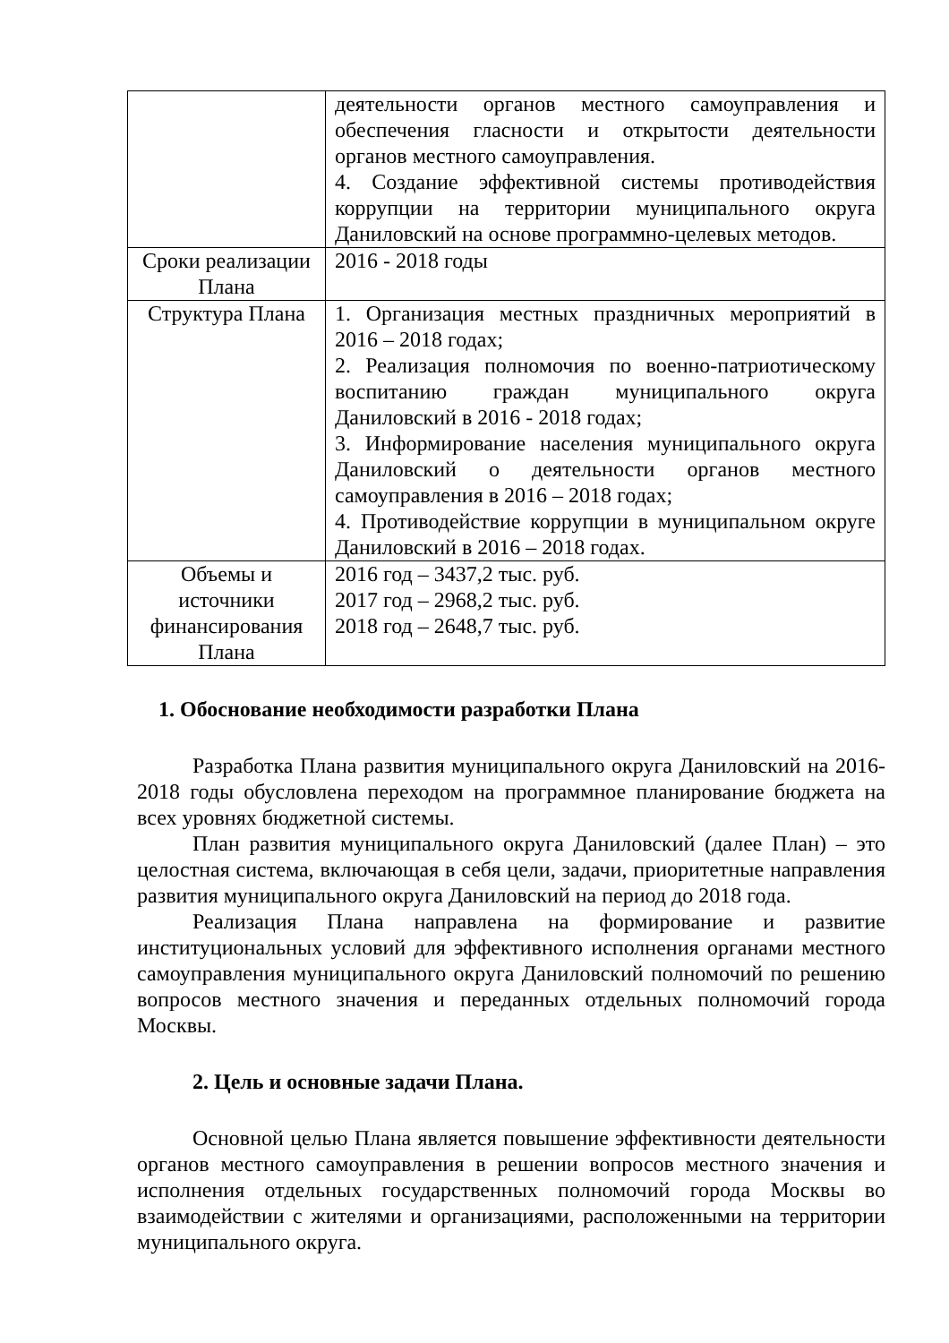| | деятельности органов местного самоуправления и обеспечения гласности и открытости деятельности органов местного самоуправления. 4. Создание эффективной системы противодействия коррупции на территории муниципального округа Даниловский на основе программно-целевых методов. |
| Сроки реализации Плана | 2016 - 2018 годы |
| Структура Плана | 1. Организация местных праздничных мероприятий в 2016 – 2018 годах; 2. Реализация полномочия по военно-патриотическому воспитанию граждан муниципального округа Даниловский в 2016 - 2018 годах; 3. Информирование населения муниципального округа Даниловский о деятельности органов местного самоуправления в 2016 – 2018 годах; 4. Противодействие коррупции в муниципальном округе Даниловский в 2016 – 2018 годах. |
| Объемы и источники финансирования Плана | 2016 год – 3437,2 тыс. руб. 2017 год – 2968,2 тыс. руб. 2018 год – 2648,7 тыс. руб. |
1. Обоснование необходимости разработки Плана
Разработка Плана развития муниципального округа Даниловский на 2016-2018 годы обусловлена переходом на программное планирование бюджета на всех уровнях бюджетной системы.
План развития муниципального округа Даниловский (далее План) – это целостная система, включающая в себя цели, задачи, приоритетные направления развития муниципального округа Даниловский на период до 2018 года.
Реализация Плана направлена на формирование и развитие институциональных условий для эффективного исполнения органами местного самоуправления муниципального округа Даниловский полномочий по решению вопросов местного значения и переданных отдельных полномочий города Москвы.
2. Цель и основные задачи Плана.
Основной целью Плана является повышение эффективности деятельности органов местного самоуправления в решении вопросов местного значения и исполнения отдельных государственных полномочий города Москвы во взаимодействии с жителями и организациями, расположенными на территории муниципального округа.